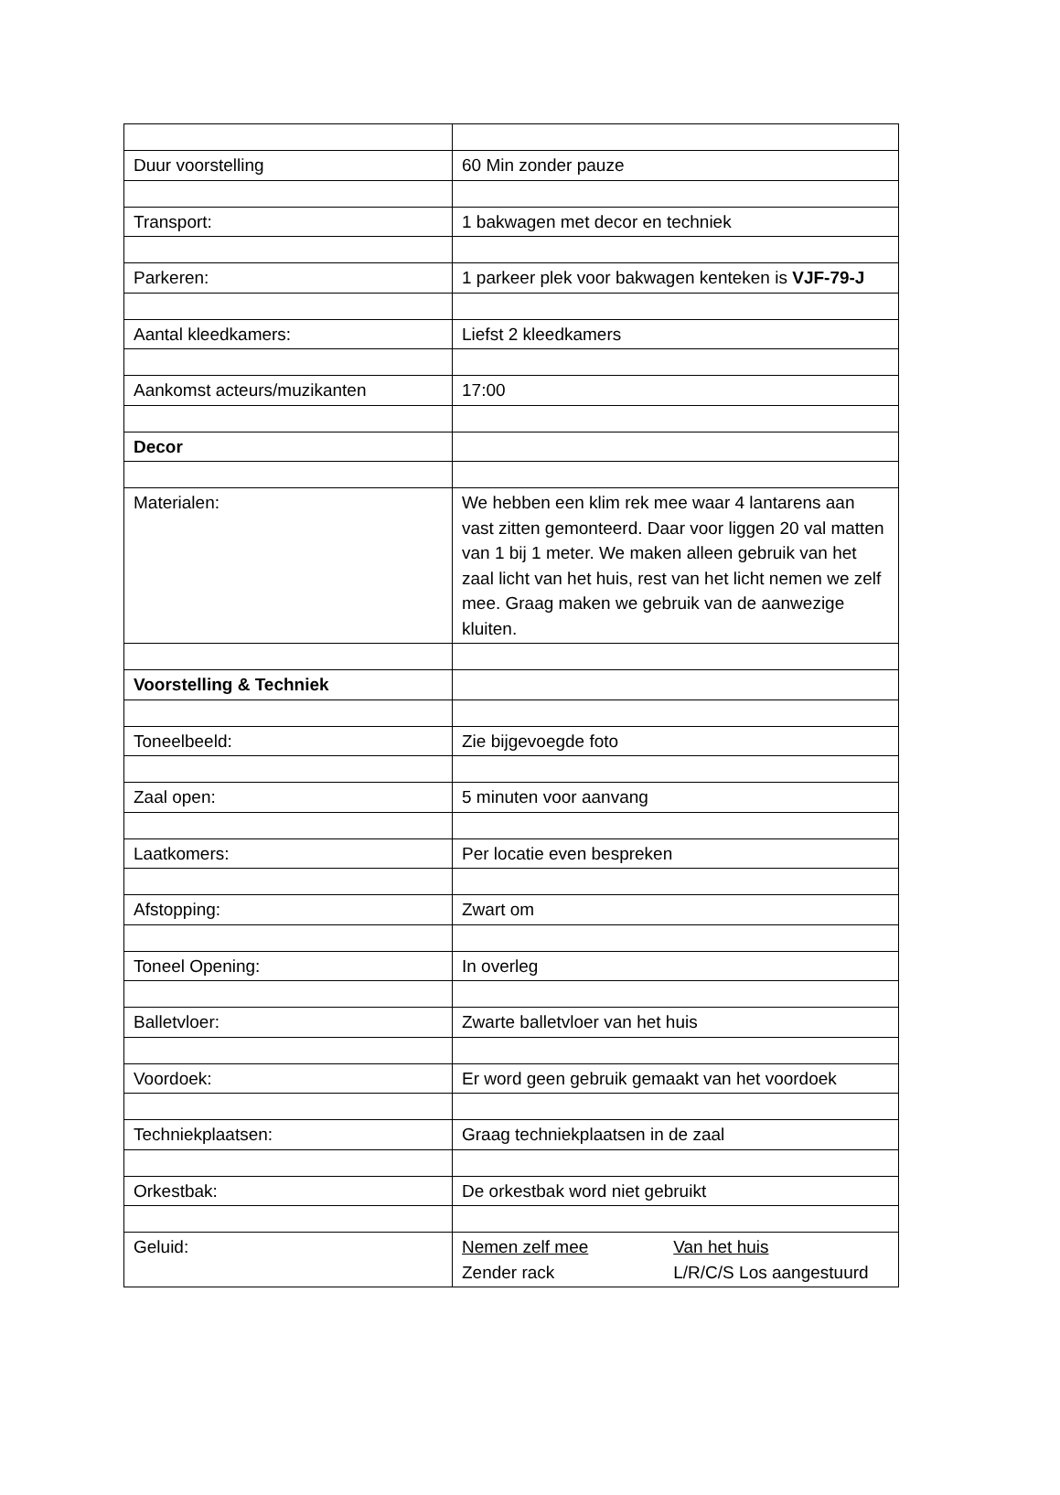| Duur voorstelling | 60 Min zonder pauze |
| Transport: | 1 bakwagen met decor en techniek |
| Parkeren: | 1 parkeer plek voor bakwagen kenteken is VJF-79-J |
| Aantal kleedkamers: | Liefst 2 kleedkamers |
| Aankomst acteurs/muzikanten | 17:00 |
| Decor | |
| Materialen: | We hebben een klim rek mee waar 4 lantarens aan vast zitten gemonteerd. Daar voor liggen 20 val matten van 1 bij 1 meter. We maken alleen gebruik van het zaal licht van het huis, rest van het licht nemen we zelf mee. Graag maken we gebruik van de aanwezige kluiten. |
| Voorstelling & Techniek | |
| Toneelbeeld: | Zie bijgevoegde foto |
| Zaal open: | 5 minuten voor aanvang |
| Laatkomers: | Per locatie even bespreken |
| Afstopping: | Zwart om |
| Toneel Opening: | In overleg |
| Balletvloer: | Zwarte balletvloer van het huis |
| Voordoek: | Er word geen gebruik gemaakt van het voordoek |
| Techniekplaatsen: | Graag techniekplaatsen in de zaal |
| Orkestbak: | De orkestbak word niet gebruikt |
| Geluid: | Nemen zelf mee Van het huis Zender rack L/R/C/S Los aangestuurd |